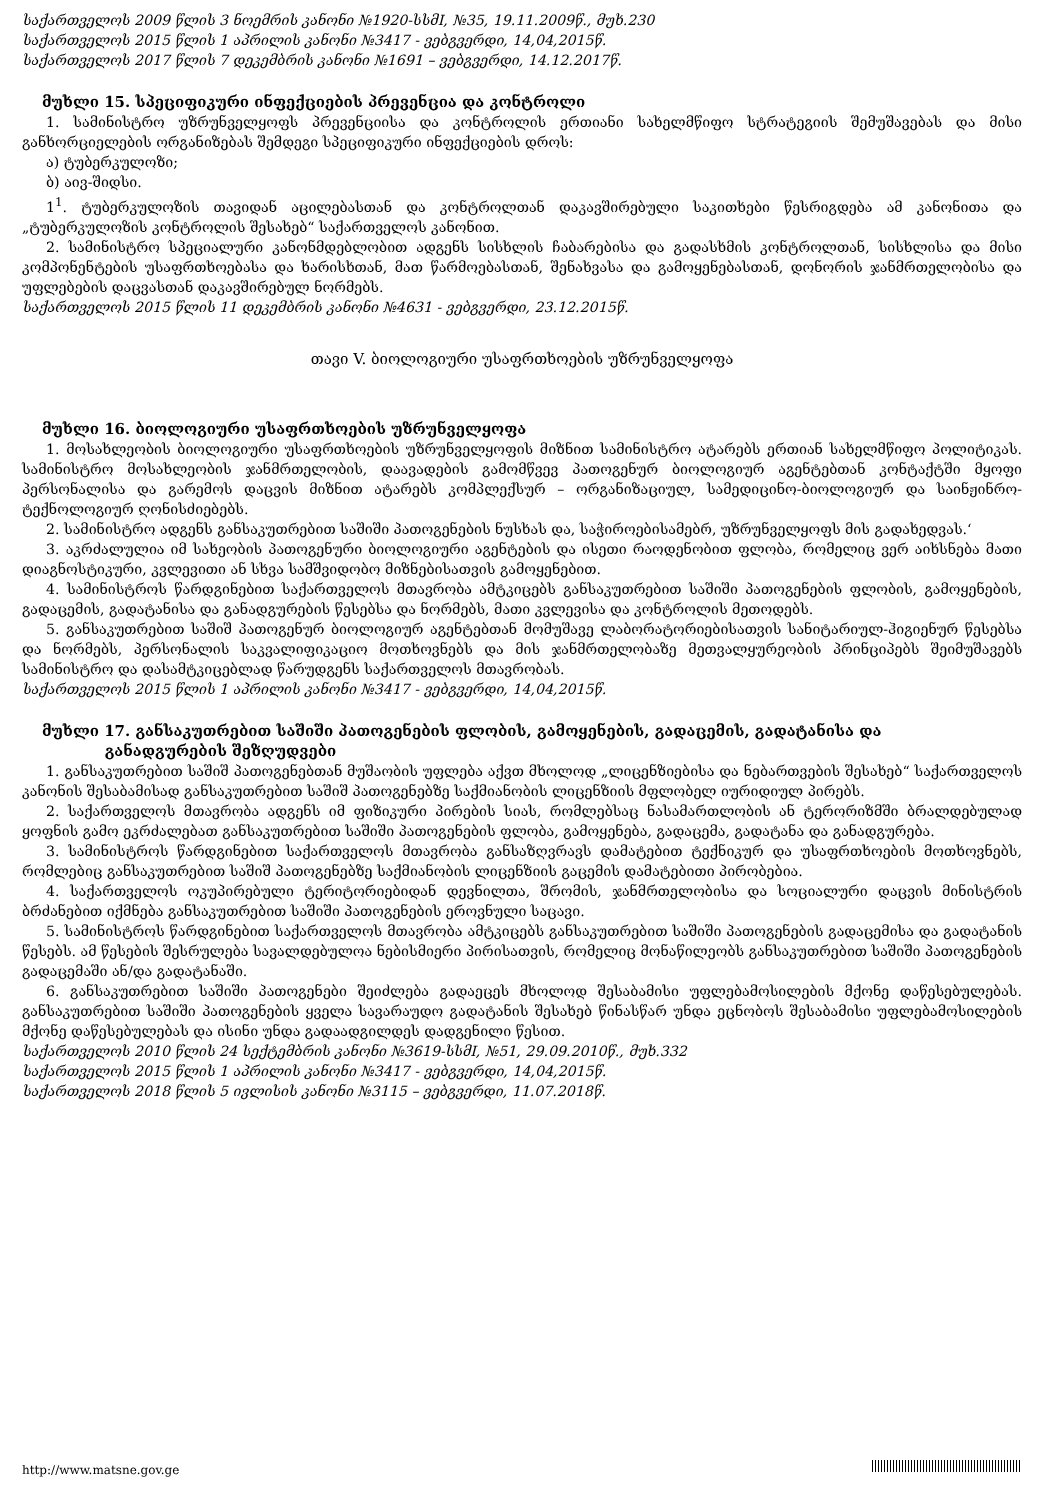საქართველოს 2009 წლის 3 ნოემრის კანონი №1920-სსმI, №35, 19.11.2009წ., მუხ.230
საქართველოს 2015 წლის 1 აპრილის კანონი №3417 - ვებგვერდი, 14,04,2015წ.
საქართველოს 2017 წლის 7 დეკემბრის კანონი №1691 – ვებგვერდი, 14.12.2017წ.
მუხლი 15. სპეციფიკური ინფექციების პრევენცია და კონტროლი
1. სამინისტრო უზრუნველყოფს პრევენციისა და კონტროლის ერთიანი სახელმწიფო სტრატეგიის შემუშავებას და მისი განხორციელების ორგანიზებას შემდეგი სპეციფიკური ინფექციების დროს:
ა) ტუბერკულოზი;
ბ) აივ-შიდსი.
1<sup>1</sup>. ტუბერკულოზის თავიდან აცილებასთან და კონტროლთან დაკავშირებული საკითხები წესრიგდება ამ კანონითა და „ტუბერკულოზის კონტროლის შესახებ“ საქართველოს კანონით.
2. სამინისტრო სპეციალური კანონმდებლობით ადგენს სისხლის ჩაბარებისა და გადასხმის კონტროლთან, სისხლისა და მისი კომპონენტების უსაფრთხოებასა და ხარისხთან, მათ წარმოებასთან, შენახვასა და გამოყენებასთან, დონორის ჯანმრთელობისა და უფლებების დაცვასთან დაკავშირებულ ნორმებს.
საქართველოს 2015 წლის 11 დეკემბრის კანონი №4631 - ვებგვერდი, 23.12.2015წ.
თავი V. ბიოლოგიური უსაფრთხოების უზრუნველყოფა
მუხლი 16. ბიოლოგიური უსაფრთხოების უზრუნველყოფა
1. მოსახლეობის ბიოლოგიური უსაფრთხოების უზრუნველყოფის მიზნით სამინისტრო ატარებს ერთიან სახელმწიფო პოლიტიკას. სამინისტრო მოსახლეობის ჯანმრთელობის, დაავადების გამომწვევ პათოგენურ ბიოლოგიურ აგენტებთან კონტაქტში მყოფი პერსონალისა და გარემოს დაცვის მიზნით ატარებს კომპლექსურ – ორგანიზაციულ, სამედიცინო-ბიოლოგიურ და საინჟინრო-ტექნოლოგიურ ღონისძიებებს.
2. სამინისტრო ადგენს განსაკუთრებით საშიში პათოგენების ნუსხას და, საჭიროებისამებრ, უზრუნველყოფს მის გადახედვას.‘
3. აკრძალულია იმ სახეობის პათოგენური ბიოლოგიური აგენტების და ისეთი რაოდენობით ფლობა, რომელიც ვერ აიხსნება მათი დიაგნოსტიკური, კვლევითი ან სხვა სამშვიდობო მიზნებისათვის გამოყენებით.
4. სამინისტროს წარდგინებით საქართველოს მთავრობა ამტკიცებს განსაკუთრებით საშიში პათოგენების ფლობის, გამოყენების, გადაცემის, გადატანისა და განადგურების წესებსა და ნორმებს, მათი კვლევისა და კონტროლის მეთოდებს.
5. განსაკუთრებით საშიშ პათოგენურ ბიოლოგიურ აგენტებთან მომუშავე ლაბორატორიებისათვის სანიტარიულ-ჰიგიენურ წესებსა და ნორმებს, პერსონალის საკვალიფიკაციო მოთხოვნებს და მის ჯანმრთელობაზე მეთვალყურეობის პრინციპებს შეიმუშავებს სამინისტრო და დასამტკიცებლად წარუდგენს საქართველოს მთავრობას.
საქართველოს 2015 წლის 1 აპრილის კანონი №3417 - ვებგვერდი, 14,04,2015წ.
მუხლი 17. განსაკუთრებით საშიში პათოგენების ფლობის, გამოყენების, გადაცემის, გადატანისა და
განადგურების შეზღუდვები
1. განსაკუთრებით საშიშ პათოგენებთან მუშაობის უფლება აქვთ მხოლოდ „ლიცენზიებისა და ნებართვების შესახებ“ საქართველოს კანონის შესაბამისად განსაკუთრებით საშიშ პათოგენებზე საქმიანობის ლიცენზიის მფლობელ იურიდიულ პირებს.
2. საქართველოს მთავრობა ადგენს იმ ფიზიკური პირების სიას, რომლებსაც ნასამართლობის ან ტერორიზმში ბრალდებულად ყოფნის გამო ეკრძალებათ განსაკუთრებით საშიში პათოგენების ფლობა, გამოყენება, გადაცემა, გადატანა და განადგურება.
3. სამინისტროს წარდგინებით საქართველოს მთავრობა განსაზღვრავს დამატებით ტექნიკურ და უსაფრთხოების მოთხოვნებს, რომლებიც განსაკუთრებით საშიშ პათოგენებზე საქმიანობის ლიცენზიის გაცემის დამატებითი პირობებია.
4. საქართველოს ოკუპირებული ტერიტორიებიდან დევნილთა, შრომის, ჯანმრთელობისა და სოციალური დაცვის მინისტრის ბრძანებით იქმნება განსაკუთრებით საშიში პათოგენების ეროვნული საცავი.
5. სამინისტროს წარდგინებით საქართველოს მთავრობა ამტკიცებს განსაკუთრებით საშიში პათოგენების გადაცემისა და გადატანის წესებს. ამ წესების შესრულება სავალდებულოა ნებისმიერი პირისათვის, რომელიც მონაწილეობს განსაკუთრებით საშიში პათოგენების გადაცემაში ან/და გადატანაში.
6. განსაკუთრებით საშიში პათოგენები შეიძლება გადაეცეს მხოლოდ შესაბამისი უფლებამოსილების მქონე დაწესებულებას. განსაკუთრებით საშიში პათოგენების ყველა სავარაუდო გადატანის შესახებ წინასწარ უნდა ეცნობოს შესაბამისი უფლებამოსილების მქონე დაწესებულებას და ისინი უნდა გადაადგილდეს დადგენილი წესით.
საქართველოს 2010 წლის 24 სექტემბრის კანონი №3619-სსმI, №51, 29.09.2010წ., მუხ.332
საქართველოს 2015 წლის 1 აპრილის კანონი №3417 - ვებგვერდი, 14,04,2015წ.
საქართველოს 2018 წლის 5 ივლისის კანონი №3115 – ვებგვერდი, 11.07.2018წ.
http://www.matsne.gov.ge